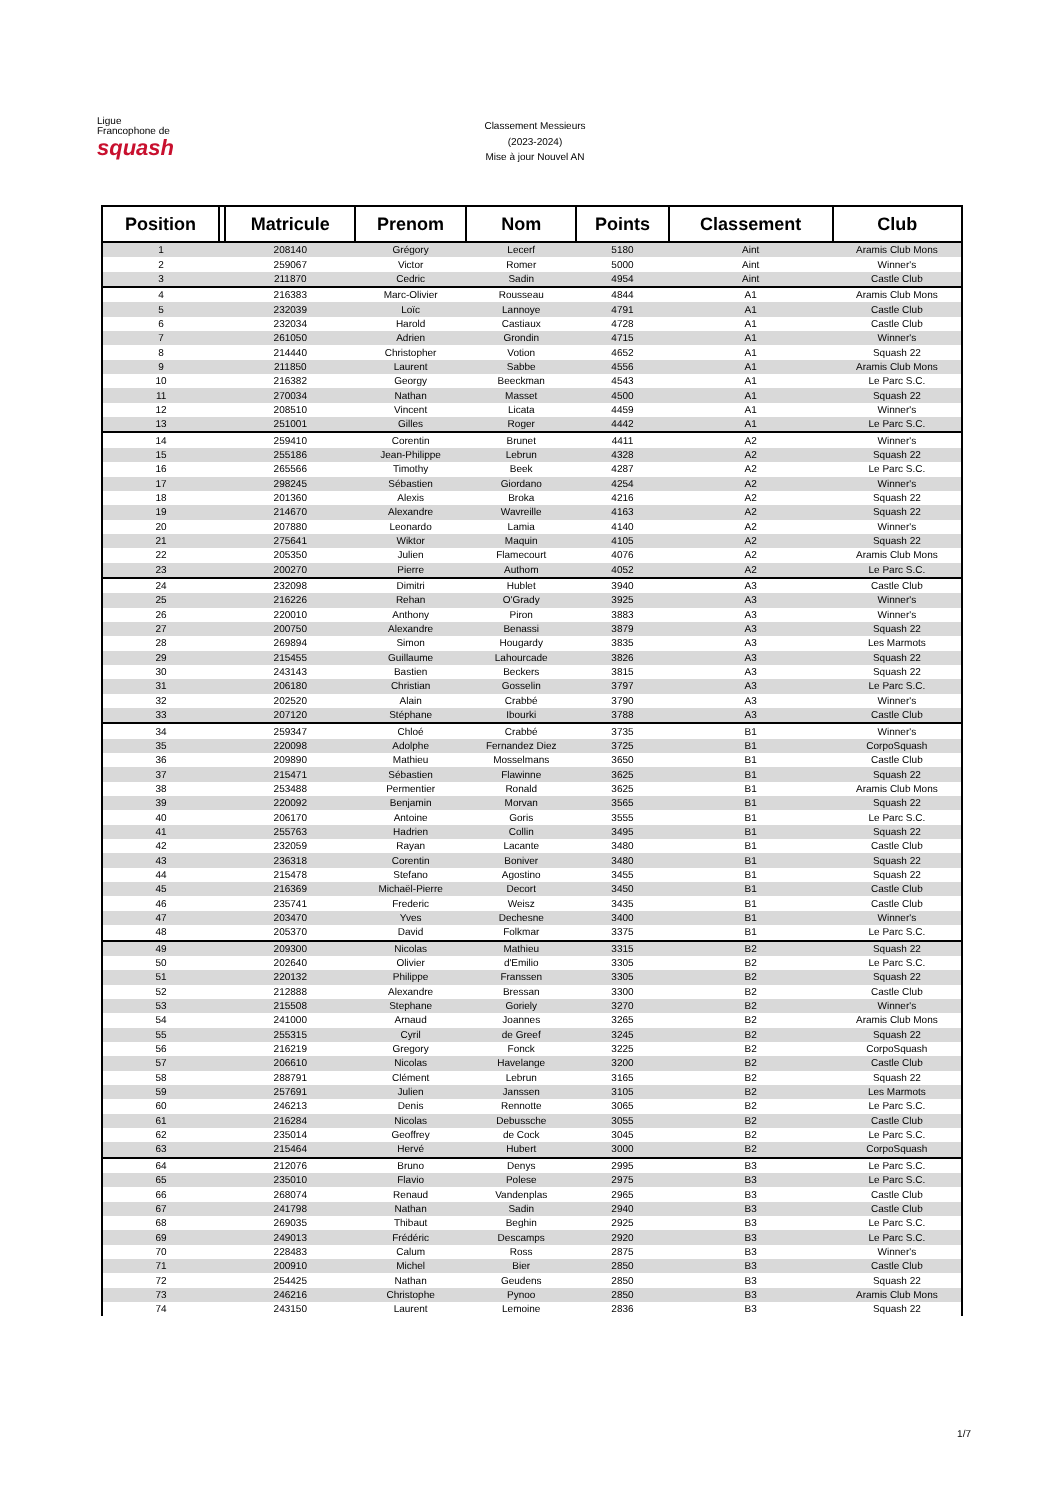Ligue
Francophone de
squash
Classement Messieurs
(2023-2024)
Mise à jour Nouvel AN
| Position | | Matricule | Prenom | Nom | Points | Classement | Club |
| --- | --- | --- | --- | --- | --- | --- | --- |
| 1 | | 208140 | Grégory | Lecerf | 5180 | Aint | Aramis Club Mons |
| 2 | | 259067 | Victor | Romer | 5000 | Aint | Winner's |
| 3 | | 211870 | Cedric | Sadin | 4954 | Aint | Castle Club |
| 4 | | 216383 | Marc-Olivier | Rousseau | 4844 | A1 | Aramis Club Mons |
| 5 | | 232039 | Loïc | Lannoye | 4791 | A1 | Castle Club |
| 6 | | 232034 | Harold | Castiaux | 4728 | A1 | Castle Club |
| 7 | | 261050 | Adrien | Grondin | 4715 | A1 | Winner's |
| 8 | | 214440 | Christopher | Votion | 4652 | A1 | Squash 22 |
| 9 | | 211850 | Laurent | Sabbe | 4556 | A1 | Aramis Club Mons |
| 10 | | 216382 | Georgy | Beeckman | 4543 | A1 | Le Parc S.C. |
| 11 | | 270034 | Nathan | Masset | 4500 | A1 | Squash 22 |
| 12 | | 208510 | Vincent | Licata | 4459 | A1 | Winner's |
| 13 | | 251001 | Gilles | Roger | 4442 | A1 | Le Parc S.C. |
| 14 | | 259410 | Corentin | Brunet | 4411 | A2 | Winner's |
| 15 | | 255186 | Jean-Philippe | Lebrun | 4328 | A2 | Squash 22 |
| 16 | | 265566 | Timothy | Beek | 4287 | A2 | Le Parc S.C. |
| 17 | | 298245 | Sébastien | Giordano | 4254 | A2 | Winner's |
| 18 | | 201360 | Alexis | Broka | 4216 | A2 | Squash 22 |
| 19 | | 214670 | Alexandre | Wavreille | 4163 | A2 | Squash 22 |
| 20 | | 207880 | Leonardo | Lamia | 4140 | A2 | Winner's |
| 21 | | 275641 | Wiktor | Maquin | 4105 | A2 | Squash 22 |
| 22 | | 205350 | Julien | Flamecourt | 4076 | A2 | Aramis Club Mons |
| 23 | | 200270 | Pierre | Authom | 4052 | A2 | Le Parc S.C. |
| 24 | | 232098 | Dimitri | Hublet | 3940 | A3 | Castle Club |
| 25 | | 216226 | Rehan | O'Grady | 3925 | A3 | Winner's |
| 26 | | 220010 | Anthony | Piron | 3883 | A3 | Winner's |
| 27 | | 200750 | Alexandre | Benassi | 3879 | A3 | Squash 22 |
| 28 | | 269894 | Simon | Hougardy | 3835 | A3 | Les Marmots |
| 29 | | 215455 | Guillaume | Lahourcade | 3826 | A3 | Squash 22 |
| 30 | | 243143 | Bastien | Beckers | 3815 | A3 | Squash 22 |
| 31 | | 206180 | Christian | Gosselin | 3797 | A3 | Le Parc S.C. |
| 32 | | 202520 | Alain | Crabbé | 3790 | A3 | Winner's |
| 33 | | 207120 | Stéphane | Ibourki | 3788 | A3 | Castle Club |
| 34 | | 259347 | Chloé | Crabbé | 3735 | B1 | Winner's |
| 35 | | 220098 | Adolphe | Fernandez Diez | 3725 | B1 | CorpoSquash |
| 36 | | 209890 | Mathieu | Mosselmans | 3650 | B1 | Castle Club |
| 37 | | 215471 | Sébastien | Flawinne | 3625 | B1 | Squash 22 |
| 38 | | 253488 | Permentier | Ronald | 3625 | B1 | Aramis Club Mons |
| 39 | | 220092 | Benjamin | Morvan | 3565 | B1 | Squash 22 |
| 40 | | 206170 | Antoine | Goris | 3555 | B1 | Le Parc S.C. |
| 41 | | 255763 | Hadrien | Collin | 3495 | B1 | Squash 22 |
| 42 | | 232059 | Rayan | Lacante | 3480 | B1 | Castle Club |
| 43 | | 236318 | Corentin | Boniver | 3480 | B1 | Squash 22 |
| 44 | | 215478 | Stefano | Agostino | 3455 | B1 | Squash 22 |
| 45 | | 216369 | Michaël-Pierre | Decort | 3450 | B1 | Castle Club |
| 46 | | 235741 | Frederic | Weisz | 3435 | B1 | Castle Club |
| 47 | | 203470 | Yves | Dechesne | 3400 | B1 | Winner's |
| 48 | | 205370 | David | Folkmar | 3375 | B1 | Le Parc S.C. |
| 49 | | 209300 | Nicolas | Mathieu | 3315 | B2 | Squash 22 |
| 50 | | 202640 | Olivier | d'Emilio | 3305 | B2 | Le Parc S.C. |
| 51 | | 220132 | Philippe | Franssen | 3305 | B2 | Squash 22 |
| 52 | | 212888 | Alexandre | Bressan | 3300 | B2 | Castle Club |
| 53 | | 215508 | Stephane | Goriely | 3270 | B2 | Winner's |
| 54 | | 241000 | Arnaud | Joannes | 3265 | B2 | Aramis Club Mons |
| 55 | | 255315 | Cyril | de Greef | 3245 | B2 | Squash 22 |
| 56 | | 216219 | Gregory | Fonck | 3225 | B2 | CorpoSquash |
| 57 | | 206610 | Nicolas | Havelange | 3200 | B2 | Castle Club |
| 58 | | 288791 | Clément | Lebrun | 3165 | B2 | Squash 22 |
| 59 | | 257691 | Julien | Janssen | 3105 | B2 | Les Marmots |
| 60 | | 246213 | Denis | Rennotte | 3065 | B2 | Le Parc S.C. |
| 61 | | 216284 | Nicolas | Debussche | 3055 | B2 | Castle Club |
| 62 | | 235014 | Geoffrey | de Cock | 3045 | B2 | Le Parc S.C. |
| 63 | | 215464 | Hervé | Hubert | 3000 | B2 | CorpoSquash |
| 64 | | 212076 | Bruno | Denys | 2995 | B3 | Le Parc S.C. |
| 65 | | 235010 | Flavio | Polese | 2975 | B3 | Le Parc S.C. |
| 66 | | 268074 | Renaud | Vandenplas | 2965 | B3 | Castle Club |
| 67 | | 241798 | Nathan | Sadin | 2940 | B3 | Castle Club |
| 68 | | 269035 | Thibaut | Beghin | 2925 | B3 | Le Parc S.C. |
| 69 | | 249013 | Frédéric | Descamps | 2920 | B3 | Le Parc S.C. |
| 70 | | 228483 | Calum | Ross | 2875 | B3 | Winner's |
| 71 | | 200910 | Michel | Bier | 2850 | B3 | Castle Club |
| 72 | | 254425 | Nathan | Geudens | 2850 | B3 | Squash 22 |
| 73 | | 246216 | Christophe | Pynoo | 2850 | B3 | Aramis Club Mons |
| 74 | | 243150 | Laurent | Lemoine | 2836 | B3 | Squash 22 |
1/7